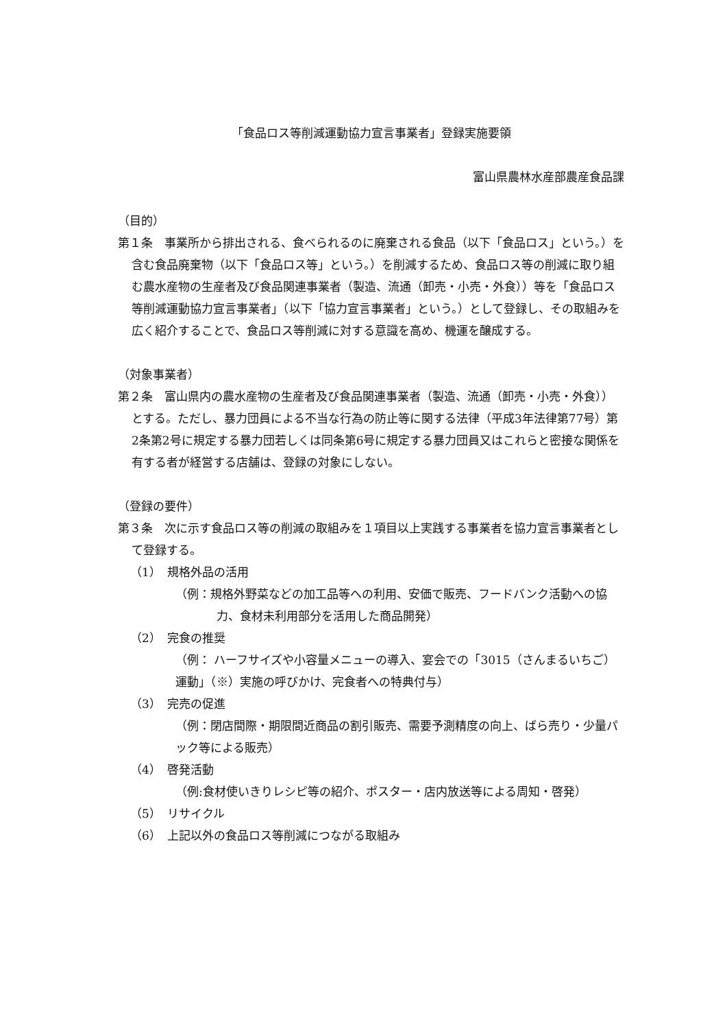「食品ロス等削減運動協力宣言事業者」登録実施要領
富山県農林水産部農産食品課
（目的）
第１条　事業所から排出される、食べられるのに廃棄される食品（以下「食品ロス」という。）を含む食品廃棄物（以下「食品ロス等」という。）を削減するため、食品ロス等の削減に取り組む農水産物の生産者及び食品関連事業者（製造、流通（卸売・小売・外食））等を「食品ロス等削減運動協力宣言事業者」（以下「協力宣言事業者」という。）として登録し、その取組みを広く紹介することで、食品ロス等削減に対する意識を高め、機運を醸成する。
（対象事業者）
第２条　富山県内の農水産物の生産者及び食品関連事業者（製造、流通（卸売・小売・外食））とする。ただし、暴力団員による不当な行為の防止等に関する法律（平成3年法律第77号）第2条第2号に規定する暴力団若しくは同条第6号に規定する暴力団員又はこれらと密接な関係を有する者が経営する店舗は、登録の対象にしない。
（登録の要件）
第３条　次に示す食品ロス等の削減の取組みを１項目以上実践する事業者を協力宣言事業者として登録する。
（1）　規格外品の活用
（例：規格外野菜などの加工品等への利用、安価で販売、フードバンク活動への協力、食材未利用部分を活用した商品開発）
（2）　完食の推奨
（例： ハーフサイズや小容量メニューの導入、宴会での「3015（さんまるいちご）運動」（※）実施の呼びかけ、完食者への特典付与）
（3）　完売の促進
（例：閉店間際・期限間近商品の割引販売、需要予測精度の向上、ばら売り・少量パック等による販売）
（4）　啓発活動
（例:食材使いきりレシピ等の紹介、ポスター・店内放送等による周知・啓発）
（5）　リサイクル
（6）　上記以外の食品ロス等削減につながる取組み